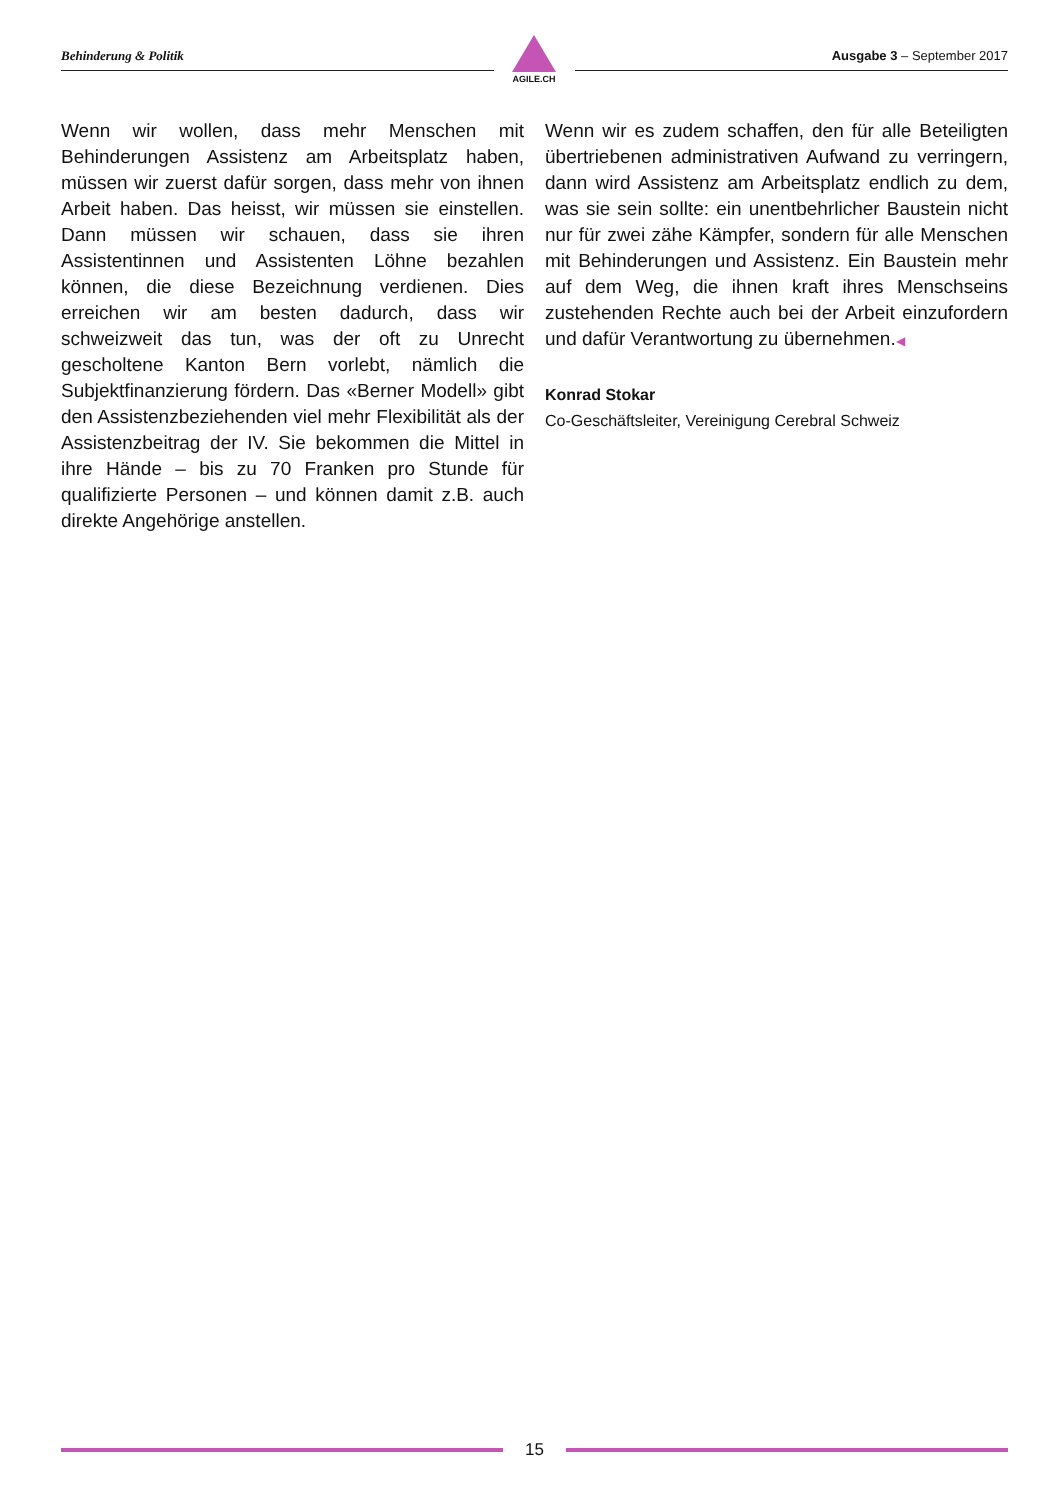Behinderung & Politik Ausgabe 3 – September 2017
AGILE.CH
Wenn wir wollen, dass mehr Menschen mit Behinderungen Assistenz am Arbeitsplatz haben, müssen wir zuerst dafür sorgen, dass mehr von ihnen Arbeit haben. Das heisst, wir müssen sie einstellen. Dann müssen wir schauen, dass sie ihren Assistentinnen und Assistenten Löhne bezahlen können, die diese Bezeichnung verdienen. Dies erreichen wir am besten dadurch, dass wir schweizweit das tun, was der oft zu Unrecht gescholtene Kanton Bern vorlebt, nämlich die Subjektfinanzierung fördern. Das «Berner Modell» gibt den Assistenzbeziehenden viel mehr Flexibilität als der Assistenzbeitrag der IV. Sie bekommen die Mittel in ihre Hände – bis zu 70 Franken pro Stunde für qualifizierte Personen – und können damit z.B. auch direkte Angehörige anstellen.
Wenn wir es zudem schaffen, den für alle Beteiligten übertriebenen administrativen Aufwand zu verringern, dann wird Assistenz am Arbeitsplatz endlich zu dem, was sie sein sollte: ein unentbehrlicher Baustein nicht nur für zwei zähe Kämpfer, sondern für alle Menschen mit Behinderungen und Assistenz. Ein Baustein mehr auf dem Weg, die ihnen kraft ihres Menschseins zustehenden Rechte auch bei der Arbeit einzufordern und dafür Verantwortung zu übernehmen.◀
Konrad Stokar
Co-Geschäftsleiter, Vereinigung Cerebral Schweiz
15